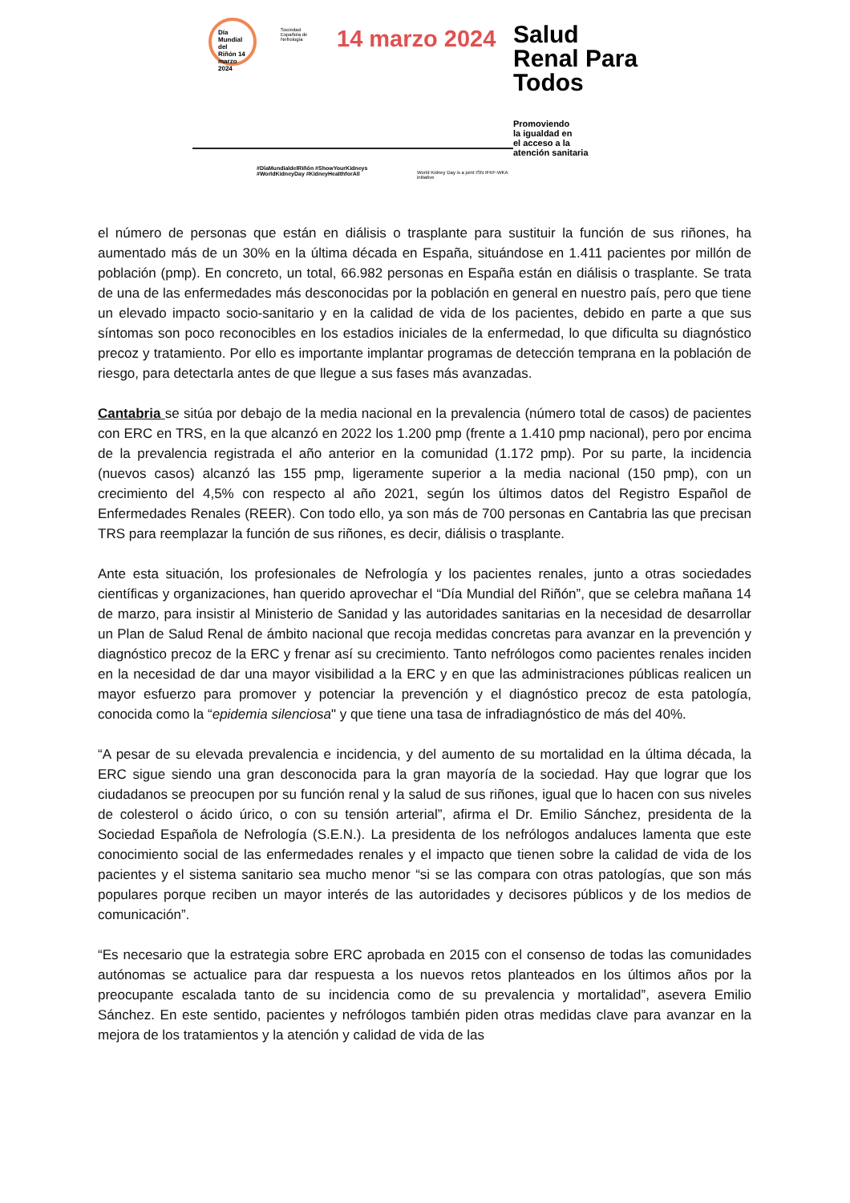Día Mundial del Riñón 14 marzo 2024
Sociedad Española de Nefrología
14 marzo 2024
#DíaMundialdelRiñón #ShowYourKidneys
#WorldKidneyDay #KidneyHealthforAll
World Kidney Day is a joint ISN IFKF-WKA initiative
Salud
Renal Para
Todos
Promoviendo
la igualdad en
el acceso a la
atención sanitaria
el número de personas que están en diálisis o trasplante para sustituir la función de sus riñones, ha aumentado más de un 30% en la última década en España, situándose en 1.411 pacientes por millón de población (pmp). En concreto, un total, 66.982 personas en España están en diálisis o trasplante. Se trata de una de las enfermedades más desconocidas por la población en general en nuestro país, pero que tiene un elevado impacto socio-sanitario y en la calidad de vida de los pacientes, debido en parte a que sus síntomas son poco reconocibles en los estadios iniciales de la enfermedad, lo que dificulta su diagnóstico precoz y tratamiento. Por ello es importante implantar programas de detección temprana en la población de riesgo, para detectarla antes de que llegue a sus fases más avanzadas.
Cantabria se sitúa por debajo de la media nacional en la prevalencia (número total de casos) de pacientes con ERC en TRS, en la que alcanzó en 2022 los 1.200 pmp (frente a 1.410 pmp nacional), pero por encima de la prevalencia registrada el año anterior en la comunidad (1.172 pmp). Por su parte, la incidencia (nuevos casos) alcanzó las 155 pmp, ligeramente superior a la media nacional (150 pmp), con un crecimiento del 4,5% con respecto al año 2021, según los últimos datos del Registro Español de Enfermedades Renales (REER). Con todo ello, ya son más de 700 personas en Cantabria las que precisan TRS para reemplazar la función de sus riñones, es decir, diálisis o trasplante.
Ante esta situación, los profesionales de Nefrología y los pacientes renales, junto a otras sociedades científicas y organizaciones, han querido aprovechar el “Día Mundial del Riñón”, que se celebra mañana 14 de marzo, para insistir al Ministerio de Sanidad y las autoridades sanitarias en la necesidad de desarrollar un Plan de Salud Renal de ámbito nacional que recoja medidas concretas para avanzar en la prevención y diagnóstico precoz de la ERC y frenar así su crecimiento. Tanto nefrólogos como pacientes renales inciden en la necesidad de dar una mayor visibilidad a la ERC y en que las administraciones públicas realicen un mayor esfuerzo para promover y potenciar la prevención y el diagnóstico precoz de esta patología, conocida como la “epidemia silenciosa" y que tiene una tasa de infradiagnóstico de más del 40%.
“A pesar de su elevada prevalencia e incidencia, y del aumento de su mortalidad en la última década, la ERC sigue siendo una gran desconocida para la gran mayoría de la sociedad. Hay que lograr que los ciudadanos se preocupen por su función renal y la salud de sus riñones, igual que lo hacen con sus niveles de colesterol o ácido úrico, o con su tensión arterial”, afirma el Dr. Emilio Sánchez, presidenta de la Sociedad Española de Nefrología (S.E.N.). La presidenta de los nefrólogos andaluces lamenta que este conocimiento social de las enfermedades renales y el impacto que tienen sobre la calidad de vida de los pacientes y el sistema sanitario sea mucho menor “si se las compara con otras patologías, que son más populares porque reciben un mayor interés de las autoridades y decisores públicos y de los medios de comunicación”.
“Es necesario que la estrategia sobre ERC aprobada en 2015 con el consenso de todas las comunidades autónomas se actualice para dar respuesta a los nuevos retos planteados en los últimos años por la preocupante escalada tanto de su incidencia como de su prevalencia y mortalidad”, asevera Emilio Sánchez. En este sentido, pacientes y nefrólogos también piden otras medidas clave para avanzar en la mejora de los tratamientos y la atención y calidad de vida de las